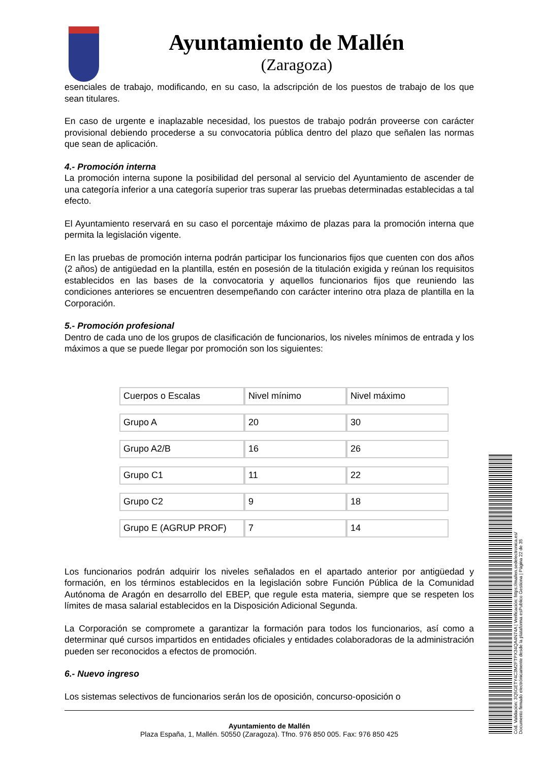Ayuntamiento de Mallén
(Zaragoza)
esenciales de trabajo, modificando, en su caso, la adscripción de los puestos de trabajo de los que sean titulares.
En caso de urgente e inaplazable necesidad, los puestos de trabajo podrán proveerse con carácter provisional debiendo procederse a su convocatoria pública dentro del plazo que señalen las normas que sean de aplicación.
4.- Promoción interna
La promoción interna supone la posibilidad del personal al servicio del Ayuntamiento de ascender de una categoría inferior a una categoría superior tras superar las pruebas determinadas establecidas a tal efecto.
El Ayuntamiento reservará en su caso el porcentaje máximo de plazas para la promoción interna que permita la legislación vigente.
En las pruebas de promoción interna podrán participar los funcionarios fijos que cuenten con dos años (2 años) de antigüedad en la plantilla, estén en posesión de la titulación exigida y reúnan los requisitos establecidos en las bases de la convocatoria y aquellos funcionarios fijos que reuniendo las condiciones anteriores se encuentren desempeñando con carácter interino otra plaza de plantilla en la Corporación.
5.- Promoción profesional
Dentro de cada uno de los grupos de clasificación de funcionarios, los niveles mínimos de entrada y los máximos a que se puede llegar por promoción son los siguientes:
| Cuerpos o Escalas | Nivel mínimo | Nivel máximo |
| Grupo A | 20 | 30 |
| Grupo A2/B | 16 | 26 |
| Grupo C1 | 11 | 22 |
| Grupo C2 | 9 | 18 |
| Grupo E (AGRUP PROF) | 7 | 14 |
Los funcionarios podrán adquirir los niveles señalados en el apartado anterior por antigüedad y formación, en los términos establecidos en la legislación sobre Función Pública de la Comunidad Autónoma de Aragón en desarrollo del EBEP, que regule esta materia, siempre que se respeten los límites de masa salarial establecidos en la Disposición Adicional Segunda.
La Corporación se compromete a garantizar la formación para todos los funcionarios, así como a determinar qué cursos impartidos en entidades oficiales y entidades colaboradoras de la administración pueden ser reconocidos a efectos de promoción.
6.- Nuevo ingreso
Los sistemas selectivos de funcionarios serán los de oposición, concurso-oposición o
Ayuntamiento de Mallén
Plaza España, 1, Mallén. 50550 (Zaragoza). Tfno. 976 850 005. Fax: 976 850 425
Cód. Validación: 3Q5GETY4C3M2FTPX34QA4N74A | Verificación: https://mallen.sedelectronica.es/
Documento firmado electrónicamente desde la plataforma esPublico Gestiona | Página 22 de 35